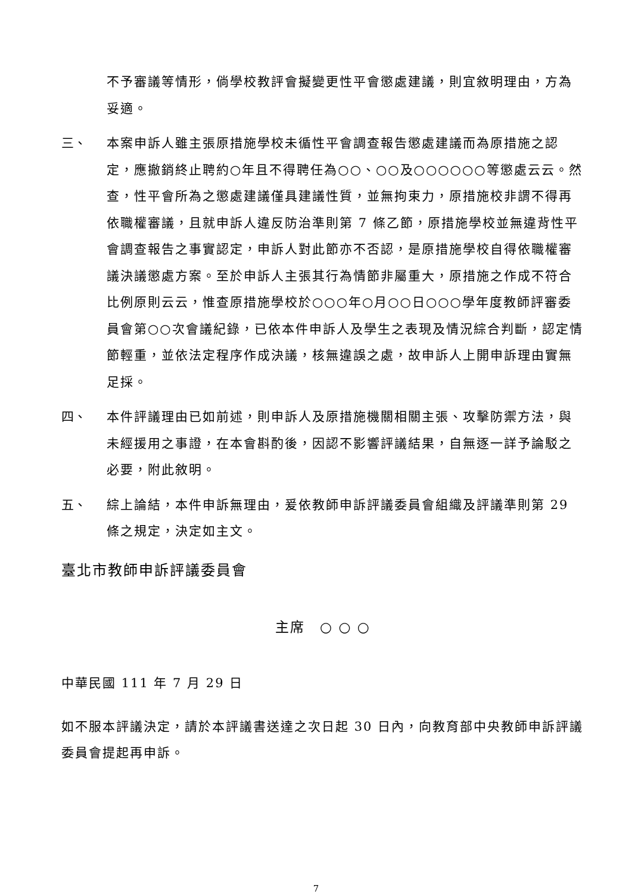不予審議等情形，倘學校教評會擬變更性平會懲處建議，則宜敘明理由，方為妥適。
三、 本案申訴人雖主張原措施學校未循性平會調查報告懲處建議而為原措施之認定，應撤銷終止聘約○年且不得聘任為○○、○○及○○○○○○等懲處云云。然查，性平會所為之懲處建議僅具建議性質，並無拘束力，原措施校非謂不得再依職權審議，且就申訴人違反防治準則第 7 條乙節，原措施學校並無違背性平會調查報告之事實認定，申訴人對此節亦不否認，是原措施學校自得依職權審議決議懲處方案。至於申訴人主張其行為情節非屬重大，原措施之作成不符合比例原則云云，惟查原措施學校於○○○年○月○○日○○○學年度教師評審委員會第○○次會議紀錄，已依本件申訴人及學生之表現及情況綜合判斷，認定情節輕重，並依法定程序作成決議，核無違誤之處，故申訴人上開申訴理由實無足採。
四、 本件評議理由已如前述，則申訴人及原措施機關相關主張、攻擊防禦方法，與未經援用之事證，在本會斟酌後，因認不影響評議結果，自無逐一詳予論駁之必要，附此敘明。
五、 綜上論結，本件申訴無理由，爰依教師申訴評議委員會組織及評議準則第 29 條之規定，決定如主文。
臺北市教師申訴評議委員會
主席　○ ○ ○
中華民國 111 年 7 月 29 日
如不服本評議決定，請於本評議書送達之次日起 30 日內，向教育部中央教師申訴評議委員會提起再申訴。
7